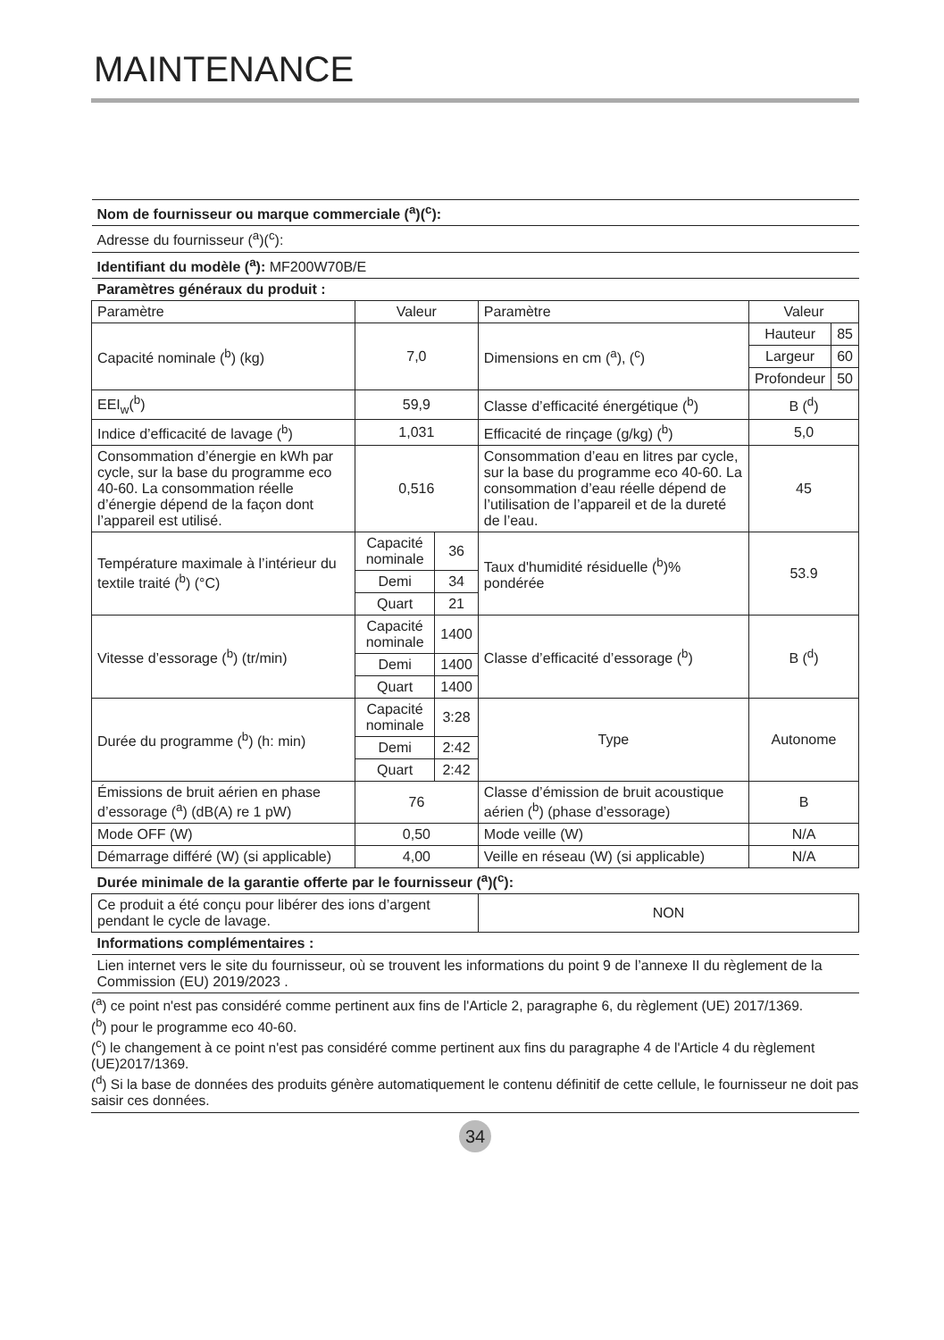MAINTENANCE
| Nom de fournisseur ou marque commerciale (<sup>a</sup>)(<sup>c</sup>): | | | | | |
| Adresse du fournisseur (<sup>a</sup>)(<sup>c</sup>): | | | | | |
| Identifiant du modèle (<sup>a</sup>): MF200W70B/E | | | | | |
| Paramètres généraux du produit : | | | | | |
| Paramètre | Valeur | | Paramètre | Valeur | |
| Capacité nominale (<sup>b</sup>) (kg) | 7,0 | | Dimensions en cm (<sup>a</sup>), (<sup>c</sup>) | Hauteur | 85 |
| | | | | Largeur | 60 |
| | | | | Profondeur | 50 |
| EEI<sub>w</sub>(<sup>b</sup>) | 59,9 | | Classe d’efficacité énergétique (<sup>b</sup>) | B (<sup>d</sup>) | |
| Indice d’efficacité de lavage (<sup>b</sup>) | 1,031 | | Efficacité de rinçage (g/kg) (<sup>b</sup>) | 5,0 | |
| Consommation d’énergie en kWh par cycle, sur la base du programme eco 40-60. La consommation réelle d’énergie dépend de la façon dont l’appareil est utilisé. | 0,516 | | Consommation d’eau en litres par cycle, sur la base du programme eco 40-60. La consommation d’eau réelle dépend de l’utilisation de l’appareil et de la dureté de l’eau. | 45 | |
| Température maximale à l’intérieur du textile traité (<sup>b</sup>) (°C) | Capacité nominale | 36 | Taux d'humidité résiduelle (<sup>b</sup>)% pondérée | 53.9 | |
| | Demi | 34 | | | |
| | Quart | 21 | | | |
| Vitesse d’essorage (<sup>b</sup>) (tr/min) | Capacité nominale | 1400 | Classe d’efficacité d’essorage (<sup>b</sup>) | B (<sup>d</sup>) | |
| | Demi | 1400 | | | |
| | Quart | 1400 | | | |
| Durée du programme (<sup>b</sup>) (h: min) | Capacité nominale | 3:28 | Type | Autonome | |
| | Demi | 2:42 | | | |
| | Quart | 2:42 | | | |
| Émissions de bruit aérien en phase d’essorage (<sup>a</sup>) (dB(A) re 1 pW) | 76 | | Classe d’émission de bruit acoustique aérien (<sup>b</sup>) (phase d’essorage) | B | |
| Mode OFF (W) | 0,50 | | Mode veille (W) | N/A | |
| Démarrage différé (W) (si applicable) | 4,00 | | Veille en réseau (W) (si applicable) | N/A | |
| Durée minimale de la garantie offerte par le fournisseur (<sup>a</sup>)(<sup>c</sup>): | | | | | |
| Ce produit a été conçu pour libérer des ions d’argent pendant le cycle de lavage. | | | NON | | |
| Informations complémentaires : | | | | | |
| Lien internet vers le site du fournisseur, où se trouvent les informations du point 9 de l’annexe II du règlement de la Commission (EU) 2019/2023 . | | | | | |
(<sup>a</sup>) ce point n'est pas considéré comme pertinent aux fins de l'Article 2, paragraphe 6, du règlement (UE) 2017/1369.
(<sup>b</sup>) pour le programme eco 40-60.
(<sup>c</sup>) le changement à ce point n'est pas considéré comme pertinent aux fins du paragraphe 4 de l'Article 4 du règlement (UE)2017/1369.
(<sup>d</sup>) Si la base de données des produits génère automatiquement le contenu définitif de cette cellule, le fournisseur ne doit pas saisir ces données.
34